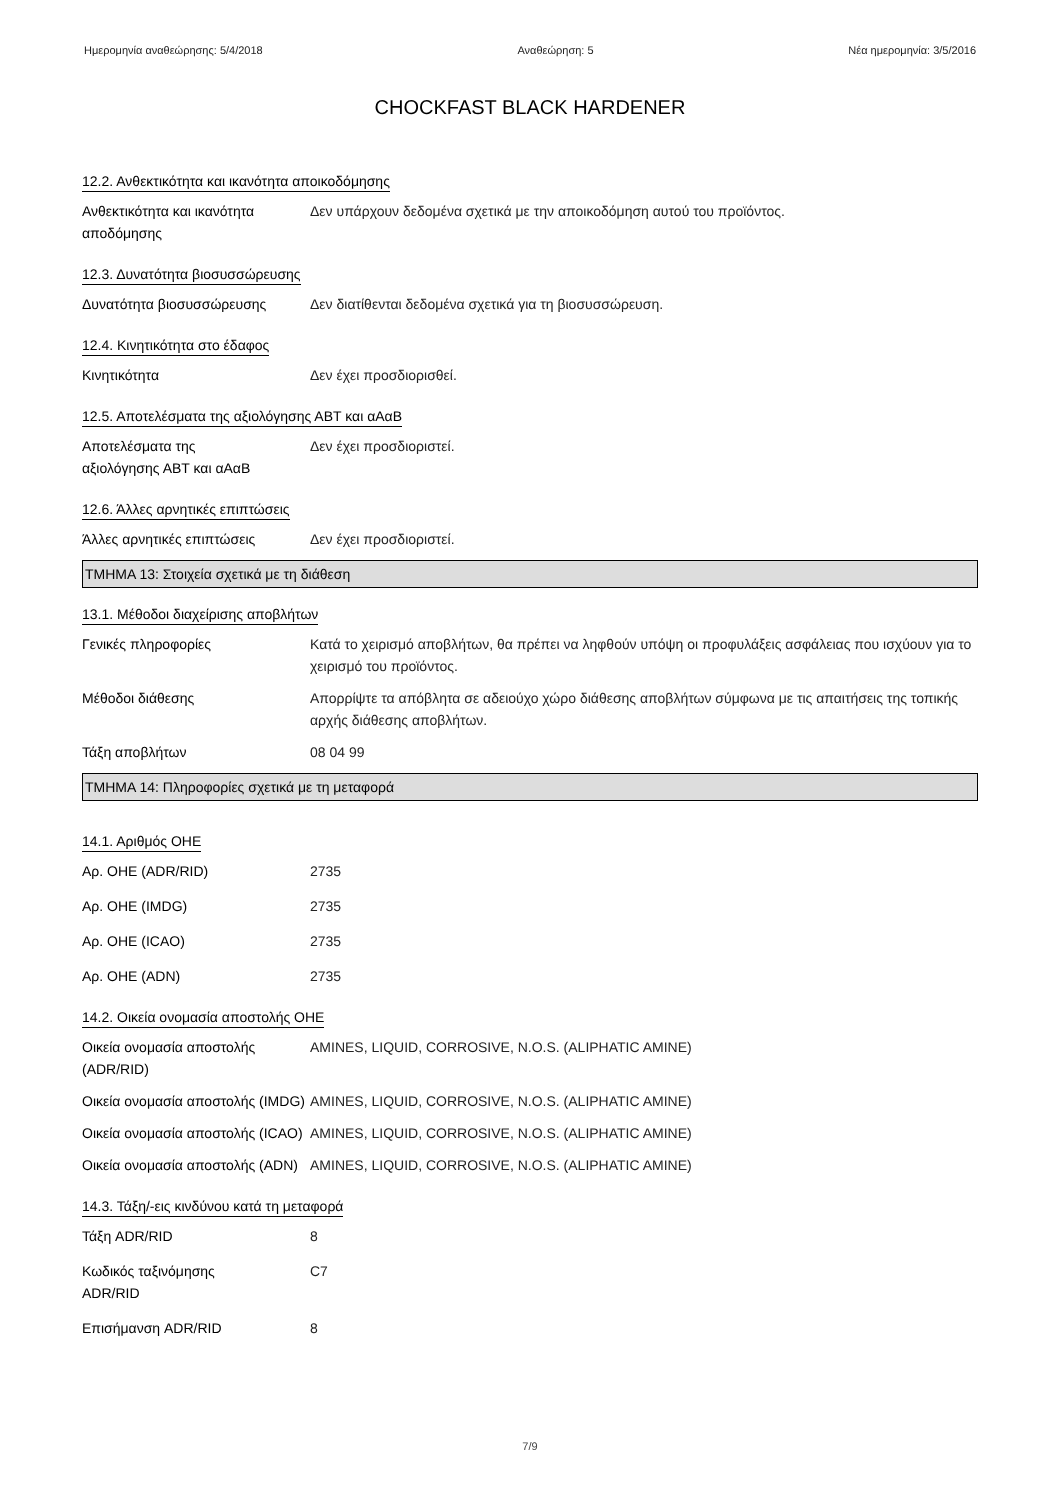Ημερομηνία αναθεώρησης: 5/4/2018 Αναθεώρηση: 5 Νέα ημερομηνία: 3/5/2016
CHOCKFAST BLACK HARDENER
12.2. Ανθεκτικότητα και ικανότητα αποικοδόμησης
Ανθεκτικότητα και ικανότητα αποδόμησης
Δεν υπάρχουν δεδομένα σχετικά με την αποικοδόμηση αυτού του προϊόντος.
12.3. Δυνατότητα βιοσυσσώρευσης
Δυνατότητα βιοσυσσώρευσης Δεν διατίθενται δεδομένα σχετικά για τη βιοσυσσώρευση.
12.4. Κινητικότητα στο έδαφος
Κινητικότητα Δεν έχει προσδιορισθεί.
12.5. Αποτελέσματα της αξιολόγησης ΑΒΤ και αΑαΒ
Αποτελέσματα της
αξιολόγησης ΑΒΤ και αΑαΒ
Δεν έχει προσδιοριστεί.
12.6. Άλλες αρνητικές επιπτώσεις
Άλλες αρνητικές επιπτώσεις Δεν έχει προσδιοριστεί.
ΤΜΗΜΑ 13: Στοιχεία σχετικά με τη διάθεση
13.1. Μέθοδοι διαχείρισης αποβλήτων
Γενικές πληροφορίες Κατά το χειρισμό αποβλήτων, θα πρέπει να ληφθούν υπόψη οι προφυλάξεις ασφάλειας που ισχύουν για το χειρισμό του προϊόντος.
Μέθοδοι διάθεσης Απορρίψτε τα απόβλητα σε αδειούχο χώρο διάθεσης αποβλήτων σύμφωνα με τις απαιτήσεις της τοπικής αρχής διάθεσης αποβλήτων.
Τάξη αποβλήτων 08 04 99
ΤΜΗΜΑ 14: Πληροφορίες σχετικά με τη μεταφορά
14.1. Αριθμός ΟΗΕ
Αρ. ΟΗΕ (ADR/RID) 2735
Αρ. ΟΗΕ (IMDG) 2735
Αρ. ΟΗΕ (ICAO) 2735
Αρ. ΟΗΕ (ADN) 2735
14.2. Οικεία ονομασία αποστολής ΟΗΕ
Οικεία ονομασία αποστολής (ADR/RID)
AMINES, LIQUID, CORROSIVE, N.O.S. (ALIPHATIC AMINE)
Οικεία ονομασία αποστολής (IMDG)
AMINES, LIQUID, CORROSIVE, N.O.S. (ALIPHATIC AMINE)
Οικεία ονομασία αποστολής (ICAO)
AMINES, LIQUID, CORROSIVE, N.O.S. (ALIPHATIC AMINE)
Οικεία ονομασία αποστολής (ADN)
AMINES, LIQUID, CORROSIVE, N.O.S. (ALIPHATIC AMINE)
14.3. Τάξη/-εις κινδύνου κατά τη μεταφορά
Τάξη ADR/RID 8
Κωδικός ταξινόμησης
ADR/RID
C7
Επισήμανση ADR/RID 8
7/9